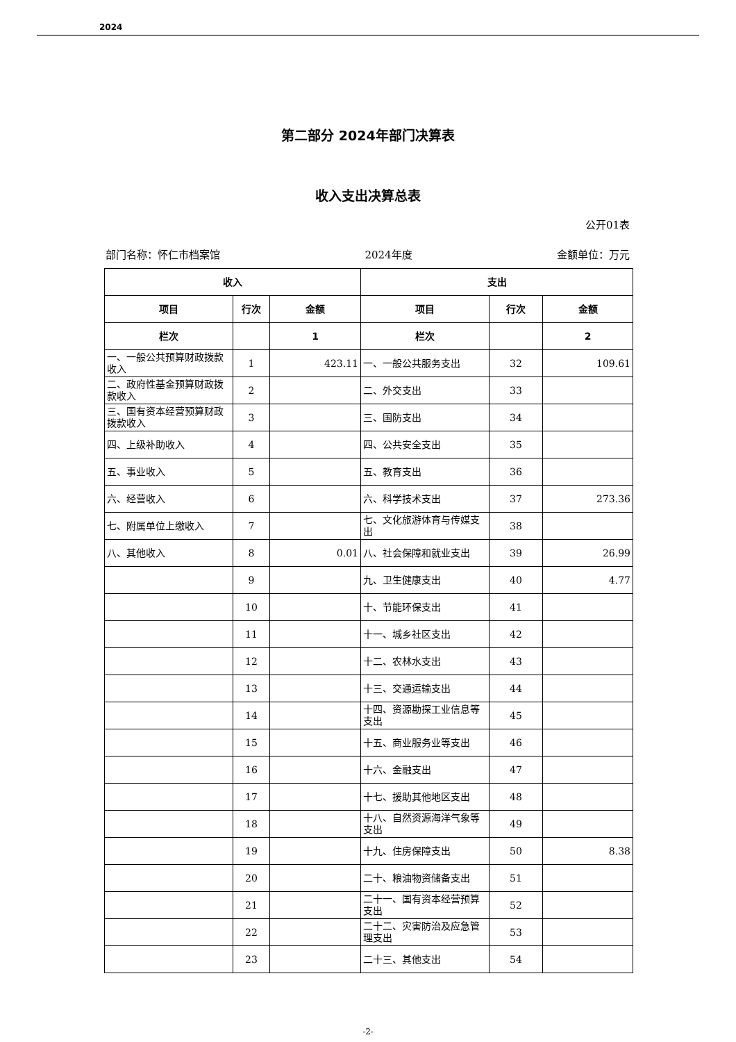2024
第二部分 2024年部门决算表
收入支出决算总表
公开01表
部门名称：怀仁市档案馆 2024年度 金额单位：万元
| 收入 | | | 支出 | | |
| --- | --- | --- | --- | --- | --- |
| 项目 | 行次 | 金额 | 项目 | 行次 | 金额 |
| 栏次 | | 1 | 栏次 | | 2 |
| 一、一般公共预算财政拨款收入 | 1 | 423.11 | 一、一般公共服务支出 | 32 | 109.61 |
| 二、政府性基金预算财政拨款收入 | 2 | | 二、外交支出 | 33 | |
| 三、国有资本经营预算财政拨款收入 | 3 | | 三、国防支出 | 34 | |
| 四、上级补助收入 | 4 | | 四、公共安全支出 | 35 | |
| 五、事业收入 | 5 | | 五、教育支出 | 36 | |
| 六、经营收入 | 6 | | 六、科学技术支出 | 37 | 273.36 |
| 七、附属单位上缴收入 | 7 | | 七、文化旅游体育与传媒支出 | 38 | |
| 八、其他收入 | 8 | 0.01 | 八、社会保障和就业支出 | 39 | 26.99 |
| | 9 | | 九、卫生健康支出 | 40 | 4.77 |
| | 10 | | 十、节能环保支出 | 41 | |
| | 11 | | 十一、城乡社区支出 | 42 | |
| | 12 | | 十二、农林水支出 | 43 | |
| | 13 | | 十三、交通运输支出 | 44 | |
| | 14 | | 十四、资源勘探工业信息等支出 | 45 | |
| | 15 | | 十五、商业服务业等支出 | 46 | |
| | 16 | | 十六、金融支出 | 47 | |
| | 17 | | 十七、援助其他地区支出 | 48 | |
| | 18 | | 十八、自然资源海洋气象等支出 | 49 | |
| | 19 | | 十九、住房保障支出 | 50 | 8.38 |
| | 20 | | 二十、粮油物资储备支出 | 51 | |
| | 21 | | 二十一、国有资本经营预算支出 | 52 | |
| | 22 | | 二十二、灾害防治及应急管理支出 | 53 | |
| | 23 | | 二十三、其他支出 | 54 | |
-2-